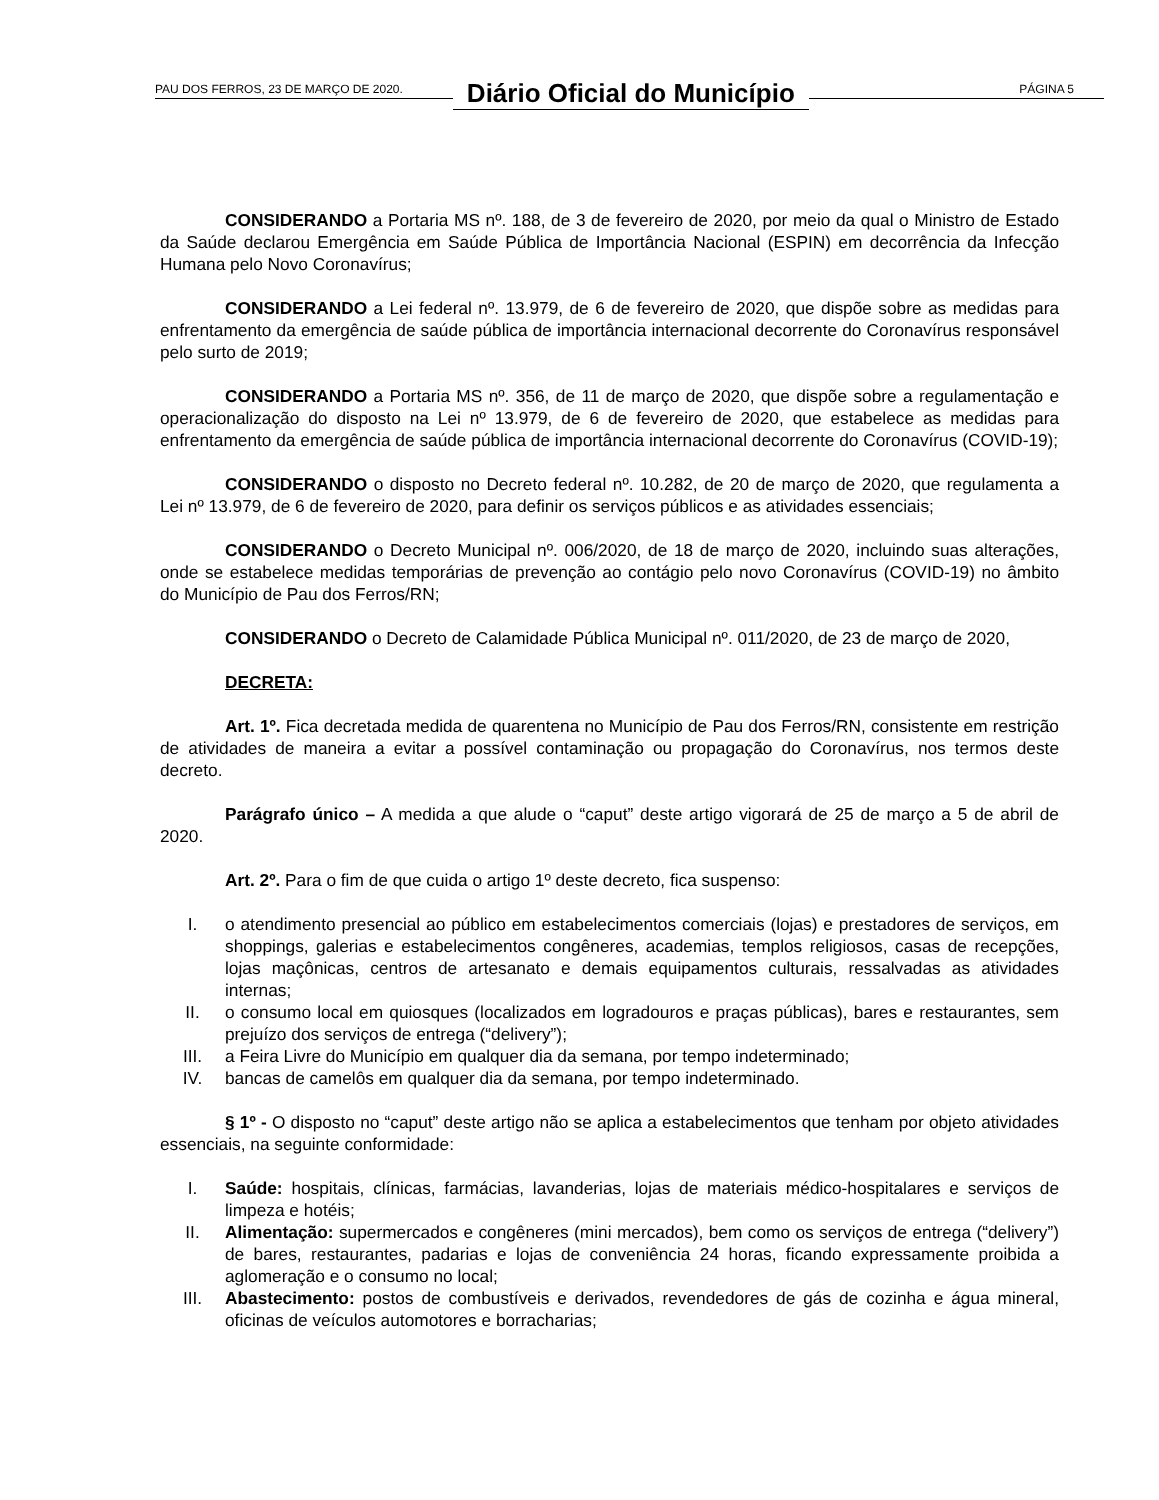PAU DOS FERROS, 23 DE MARÇO DE 2020.
Diário Oficial do Município
PÁGINA 5
CONSIDERANDO a Portaria MS nº. 188, de 3 de fevereiro de 2020, por meio da qual o Ministro de Estado da Saúde declarou Emergência em Saúde Pública de Importância Nacional (ESPIN) em decorrência da Infecção Humana pelo Novo Coronavírus;
CONSIDERANDO a Lei federal nº. 13.979, de 6 de fevereiro de 2020, que dispõe sobre as medidas para enfrentamento da emergência de saúde pública de importância internacional decorrente do Coronavírus responsável pelo surto de 2019;
CONSIDERANDO a Portaria MS nº. 356, de 11 de março de 2020, que dispõe sobre a regulamentação e operacionalização do disposto na Lei nº 13.979, de 6 de fevereiro de 2020, que estabelece as medidas para enfrentamento da emergência de saúde pública de importância internacional decorrente do Coronavírus (COVID-19);
CONSIDERANDO o disposto no Decreto federal nº. 10.282, de 20 de março de 2020, que regulamenta a Lei nº 13.979, de 6 de fevereiro de 2020, para definir os serviços públicos e as atividades essenciais;
CONSIDERANDO o Decreto Municipal nº. 006/2020, de 18 de março de 2020, incluindo suas alterações, onde se estabelece medidas temporárias de prevenção ao contágio pelo novo Coronavírus (COVID-19) no âmbito do Município de Pau dos Ferros/RN;
CONSIDERANDO o Decreto de Calamidade Pública Municipal nº. 011/2020, de 23 de março de 2020,
DECRETA:
Art. 1º. Fica decretada medida de quarentena no Município de Pau dos Ferros/RN, consistente em restrição de atividades de maneira a evitar a possível contaminação ou propagação do Coronavírus, nos termos deste decreto.
Parágrafo único – A medida a que alude o “caput” deste artigo vigorará de 25 de março a 5 de abril de 2020.
Art. 2º. Para o fim de que cuida o artigo 1º deste decreto, fica suspenso:
I. o atendimento presencial ao público em estabelecimentos comerciais (lojas) e prestadores de serviços, em shoppings, galerias e estabelecimentos congêneres, academias, templos religiosos, casas de recepções, lojas maçônicas, centros de artesanato e demais equipamentos culturais, ressalvadas as atividades internas;
II. o consumo local em quiosques (localizados em logradouros e praças públicas), bares e restaurantes, sem prejuízo dos serviços de entrega (“delivery”);
III. a Feira Livre do Município em qualquer dia da semana, por tempo indeterminado;
IV. bancas de camelôs em qualquer dia da semana, por tempo indeterminado.
§ 1º - O disposto no “caput” deste artigo não se aplica a estabelecimentos que tenham por objeto atividades essenciais, na seguinte conformidade:
I. Saúde: hospitais, clínicas, farmácias, lavanderias, lojas de materiais médico-hospitalares e serviços de limpeza e hotéis;
II. Alimentação: supermercados e congêneres (mini mercados), bem como os serviços de entrega (“delivery”) de bares, restaurantes, padarias e lojas de conveniência 24 horas, ficando expressamente proibida a aglomeração e o consumo no local;
III. Abastecimento: postos de combustíveis e derivados, revendedores de gás de cozinha e água mineral, oficinas de veículos automotores e borracharias;